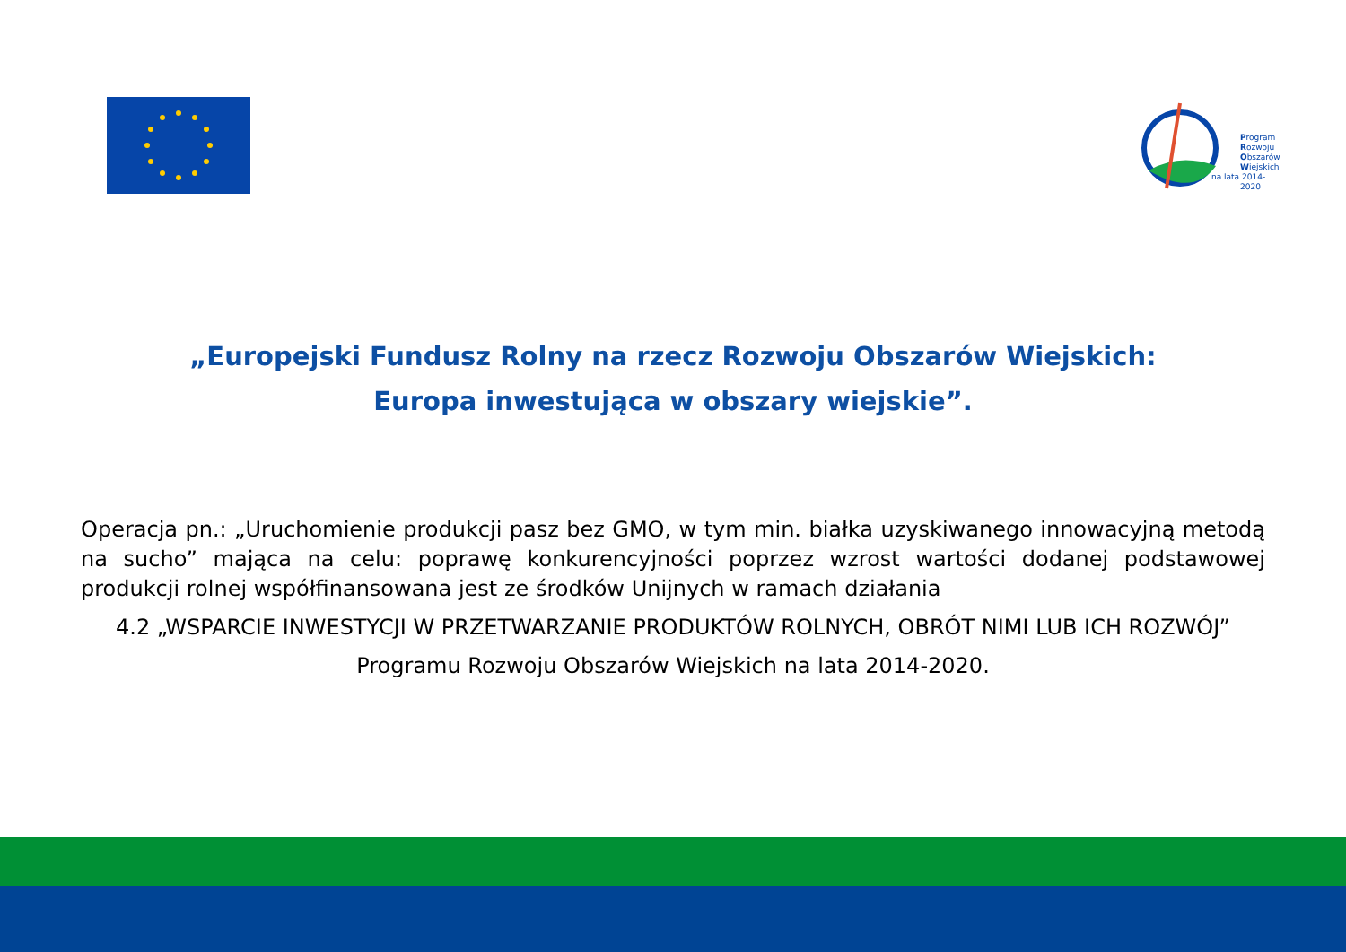Program
Rozwoju
Obszarów
Wiejskich
na lata 2014-2020
„Europejski Fundusz Rolny na rzecz Rozwoju Obszarów Wiejskich:
Europa inwestująca w obszary wiejskie”.
Operacja pn.: „Uruchomienie produkcji pasz bez GMO, w tym min. białka uzyskiwanego innowacyjną metodą na sucho” mająca na celu: poprawę konkurencyjności poprzez wzrost wartości dodanej podstawowej produkcji rolnej współfinansowana jest ze środków Unijnych w ramach działania
4.2 „WSPARCIE INWESTYCJI W PRZETWARZANIE PRODUKTÓW ROLNYCH, OBRÓT NIMI LUB ICH ROZWÓJ”
Programu Rozwoju Obszarów Wiejskich na lata 2014-2020.